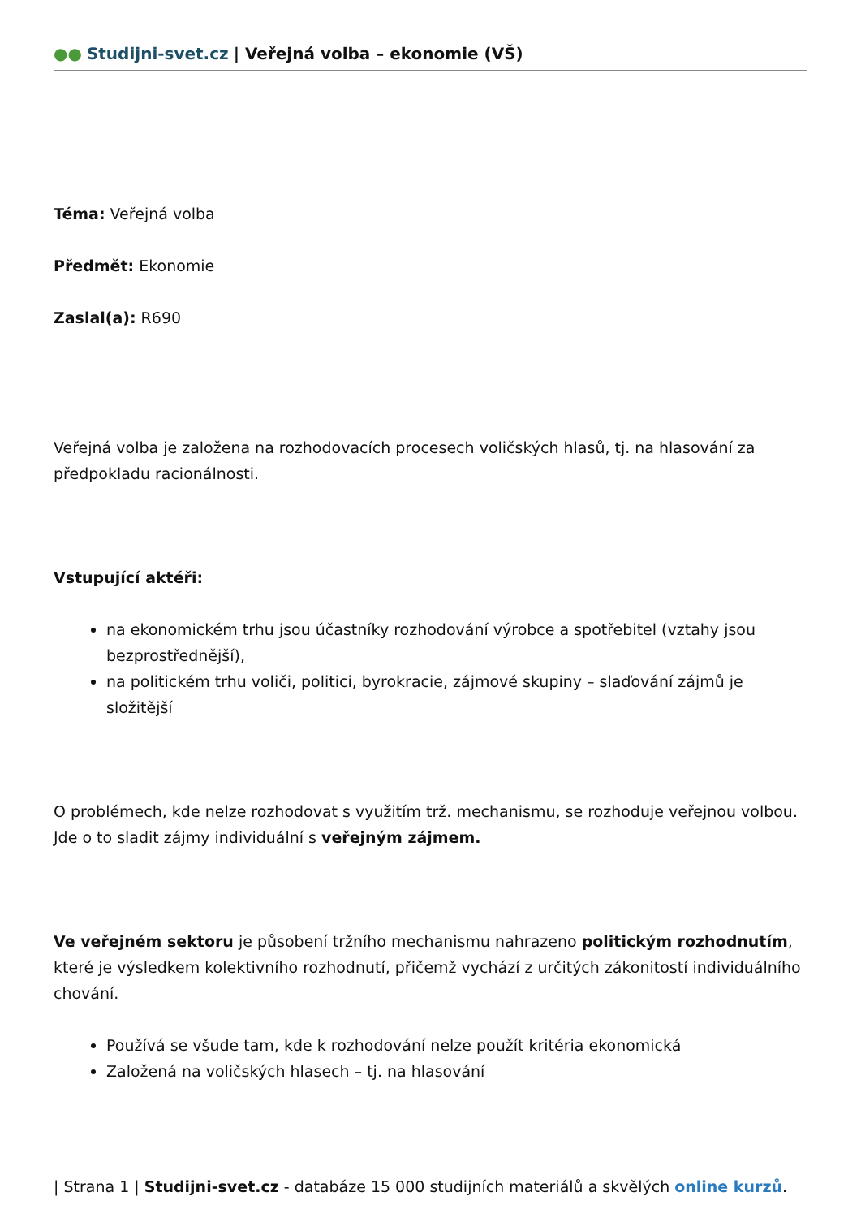●● Studijni-svet.cz | Veřejná volba – ekonomie (VŠ)
Téma: Veřejná volba
Předmět: Ekonomie
Zaslal(a): R690
Veřejná volba je založena na rozhodovacích procesech voličských hlasů, tj. na hlasování za předpokladu racionálnosti.
Vstupující aktéři:
na ekonomickém trhu jsou účastníky rozhodování výrobce a spotřebitel (vztahy jsou bezprostřednější),
na politickém trhu voliči, politici, byrokracie, zájmové skupiny – slaďování zájmů je složitější
O problémech, kde nelze rozhodovat s využitím trž. mechanismu, se rozhoduje veřejnou volbou. Jde o to sladit zájmy individuální s veřejným zájmem.
Ve veřejném sektoru je působení tržního mechanismu nahrazeno politickým rozhodnutím, které je výsledkem kolektivního rozhodnutí, přičemž vychází z určitých zákonitostí individuálního chování.
Používá se všude tam, kde k rozhodování nelze použít kritéria ekonomická
Založená na voličských hlasech – tj. na hlasování
| Strana 1 | Studijni-svet.cz - databáze 15 000 studijních materiálů a skvělých online kurzů.